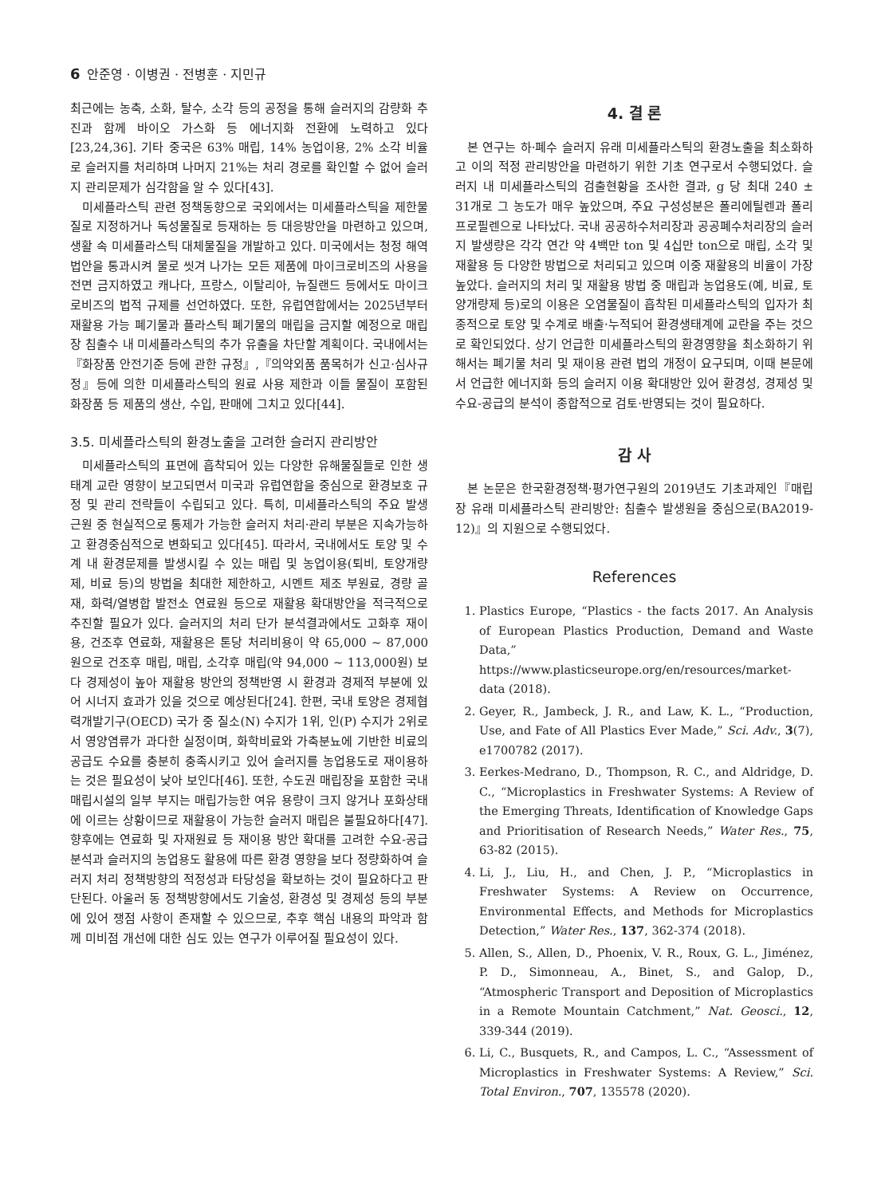6 안준영 · 이병권 · 전병훈 · 지민규
최근에는 농축, 소화, 탈수, 소각 등의 공정을 통해 슬러지의 감량화 추진과 함께 바이오 가스화 등 에너지화 전환에 노력하고 있다[23,24,36]. 기타 중국은 63% 매립, 14% 농업이용, 2% 소각 비율로 슬러지를 처리하며 나머지 21%는 처리 경로를 확인할 수 없어 슬러지 관리문제가 심각함을 알 수 있다[43].
미세플라스틱 관련 정책동향으로 국외에서는 미세플라스틱을 제한물질로 지정하거나 독성물질로 등재하는 등 대응방안을 마련하고 있으며, 생활 속 미세플라스틱 대체물질을 개발하고 있다. 미국에서는 청정 해역 법안을 통과시켜 물로 씻겨 나가는 모든 제품에 마이크로비즈의 사용을 전면 금지하였고 캐나다, 프랑스, 이탈리아, 뉴질랜드 등에서도 마이크로비즈의 법적 규제를 선언하였다. 또한, 유럽연합에서는 2025년부터 재활용 가능 폐기물과 플라스틱 폐기물의 매립을 금지할 예정으로 매립장 침출수 내 미세플라스틱의 추가 유출을 차단할 계획이다. 국내에서는『화장품 안전기준 등에 관한 규정』,『의약외품 품목허가 신고·심사규정』등에 의한 미세플라스틱의 원료 사용 제한과 이들 물질이 포함된 화장품 등 제품의 생산, 수입, 판매에 그치고 있다[44].
3.5. 미세플라스틱의 환경노출을 고려한 슬러지 관리방안
미세플라스틱의 표면에 흡착되어 있는 다양한 유해물질들로 인한 생태계 교란 영향이 보고되면서 미국과 유럽연합을 중심으로 환경보호 규정 및 관리 전략들이 수립되고 있다. 특히, 미세플라스틱의 주요 발생 근원 중 현실적으로 통제가 가능한 슬러지 처리·관리 부분은 지속가능하고 환경중심적으로 변화되고 있다[45]. 따라서, 국내에서도 토양 및 수계 내 환경문제를 발생시킬 수 있는 매립 및 농업이용(퇴비, 토양개량제, 비료 등)의 방법을 최대한 제한하고, 시멘트 제조 부원료, 경량 골재, 화력/열병합 발전소 연료원 등으로 재활용 확대방안을 적극적으로 추진할 필요가 있다. 슬러지의 처리 단가 분석결과에서도 고화후 재이용, 건조후 연료화, 재활용은 톤당 처리비용이 약 65,000 ~ 87,000원으로 건조후 매립, 매립, 소각후 매립(약 94,000 ~ 113,000원) 보다 경제성이 높아 재활용 방안의 정책반영 시 환경과 경제적 부분에 있어 시너지 효과가 있을 것으로 예상된다[24]. 한편, 국내 토양은 경제협력개발기구(OECD) 국가 중 질소(N) 수지가 1위, 인(P) 수지가 2위로서 영양염류가 과다한 실정이며, 화학비료와 가축분뇨에 기반한 비료의 공급도 수요를 충분히 충족시키고 있어 슬러지를 농업용도로 재이용하는 것은 필요성이 낮아 보인다[46]. 또한, 수도권 매립장을 포함한 국내 매립시설의 일부 부지는 매립가능한 여유 용량이 크지 않거나 포화상태에 이르는 상황이므로 재활용이 가능한 슬러지 매립은 불필요하다[47]. 향후에는 연료화 및 자재원료 등 재이용 방안 확대를 고려한 수요-공급 분석과 슬러지의 농업용도 활용에 따른 환경 영향을 보다 정량화하여 슬러지 처리 정책방향의 적정성과 타당성을 확보하는 것이 필요하다고 판단된다. 아울러 동 정책방향에서도 기술성, 환경성 및 경제성 등의 부분에 있어 쟁점 사항이 존재할 수 있으므로, 추후 핵심 내용의 파악과 함께 미비점 개선에 대한 심도 있는 연구가 이루어질 필요성이 있다.
4. 결 론
본 연구는 하·폐수 슬러지 유래 미세플라스틱의 환경노출을 최소화하고 이의 적정 관리방안을 마련하기 위한 기초 연구로서 수행되었다. 슬러지 내 미세플라스틱의 검출현황을 조사한 결과, g 당 최대 240 ± 31개로 그 농도가 매우 높았으며, 주요 구성성분은 폴리에틸렌과 폴리프로필렌으로 나타났다. 국내 공공하수처리장과 공공폐수처리장의 슬러지 발생량은 각각 연간 약 4백만 ton 및 4십만 ton으로 매립, 소각 및 재활용 등 다양한 방법으로 처리되고 있으며 이중 재활용의 비율이 가장 높았다. 슬러지의 처리 및 재활용 방법 중 매립과 농업용도(예, 비료, 토양개량제 등)로의 이용은 오염물질이 흡착된 미세플라스틱의 입자가 최종적으로 토양 및 수계로 배출·누적되어 환경생태계에 교란을 주는 것으로 확인되었다. 상기 언급한 미세플라스틱의 환경영향을 최소화하기 위해서는 폐기물 처리 및 재이용 관련 법의 개정이 요구되며, 이때 본문에서 언급한 에너지화 등의 슬러지 이용 확대방안 있어 환경성, 경제성 및 수요-공급의 분석이 종합적으로 검토·반영되는 것이 필요하다.
감 사
본 논문은 한국환경정책·평가연구원의 2019년도 기초과제인『매립장 유래 미세플라스틱 관리방안: 침출수 발생원을 중심으로(BA2019-12)』의 지원으로 수행되었다.
References
1. Plastics Europe, “Plastics - the facts 2017. An Analysis of European Plastics Production, Demand and Waste Data,” https://www.plasticseurope.org/en/resources/market-data (2018).
2. Geyer, R., Jambeck, J. R., and Law, K. L., “Production, Use, and Fate of All Plastics Ever Made,” Sci. Adv., 3(7), e1700782 (2017).
3. Eerkes-Medrano, D., Thompson, R. C., and Aldridge, D. C., “Microplastics in Freshwater Systems: A Review of the Emerging Threats, Identification of Knowledge Gaps and Prioritisation of Research Needs,” Water Res., 75, 63-82 (2015).
4. Li, J., Liu, H., and Chen, J. P., “Microplastics in Freshwater Systems: A Review on Occurrence, Environmental Effects, and Methods for Microplastics Detection,” Water Res., 137, 362-374 (2018).
5. Allen, S., Allen, D., Phoenix, V. R., Roux, G. L., Jiménez, P. D., Simonneau, A., Binet, S., and Galop, D., “Atmospheric Transport and Deposition of Microplastics in a Remote Mountain Catchment,” Nat. Geosci., 12, 339-344 (2019).
6. Li, C., Busquets, R., and Campos, L. C., “Assessment of Microplastics in Freshwater Systems: A Review,” Sci. Total Environ., 707, 135578 (2020).